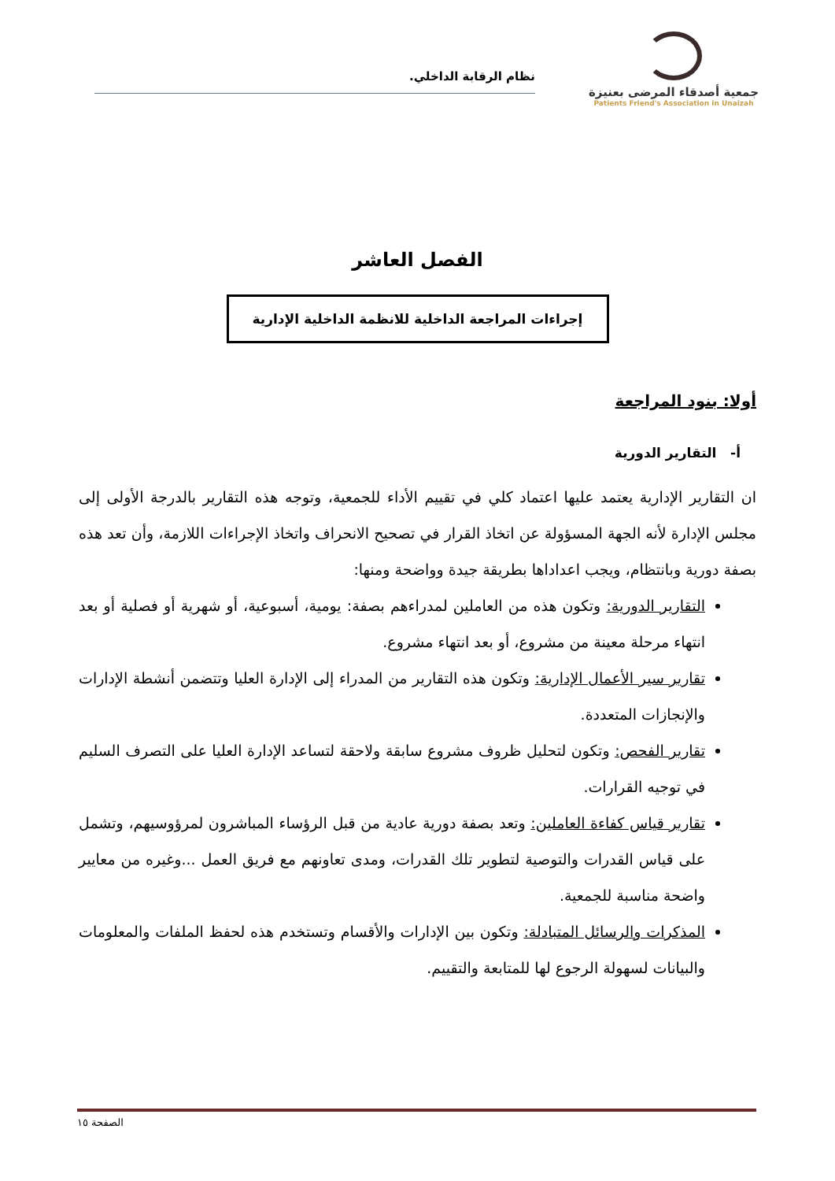جمعية أصدقاء المرضى بعنيزة
Patients Friend's Association in Unaizah
نظام الرقابة الداخلي.
الفصل العاشر
إجراءات المراجعة الداخلية للانظمة الداخلية الإدارية
أولا: بنود المراجعة
أ- التقارير الدورية
ان التقارير الإدارية يعتمد عليها اعتماد كلي في تقييم الأداء للجمعية، وتوجه هذه التقارير بالدرجة الأولى إلى مجلس الإدارة لأنه الجهة المسؤولة عن اتخاذ القرار في تصحيح الانحراف واتخاذ الإجراءات اللازمة، وأن تعد هذه بصفة دورية وبانتظام، ويجب اعداداها بطريقة جيدة وواضحة ومنها:
التقارير الدورية: وتكون هذه من العاملين لمدراءهم بصفة: يومية، أسبوعية، أو شهرية أو فصلية أو بعد انتهاء مرحلة معينة من مشروع، أو بعد انتهاء مشروع.
تقارير سير الأعمال الإدارية: وتكون هذه التقارير من المدراء إلى الإدارة العليا وتتضمن أنشطة الإدارات والإنجازات المتعددة.
تقارير الفحص: وتكون لتحليل ظروف مشروع سابقة ولاحقة لتساعد الإدارة العليا على التصرف السليم في توجيه القرارات.
تقارير قياس كفاءة العاملين: وتعد بصفة دورية عادية من قبل الرؤساء المباشرون لمرؤوسيهم، وتشمل على قياس القدرات والتوصية لتطوير تلك القدرات، ومدى تعاونهم مع فريق العمل ...وغيره من معايير واضحة مناسبة للجمعية.
المذكرات والرسائل المتبادلة: وتكون بين الإدارات والأقسام وتستخدم هذه لحفظ الملفات والمعلومات والبيانات لسهولة الرجوع لها للمتابعة والتقييم.
الصفحة ١٥